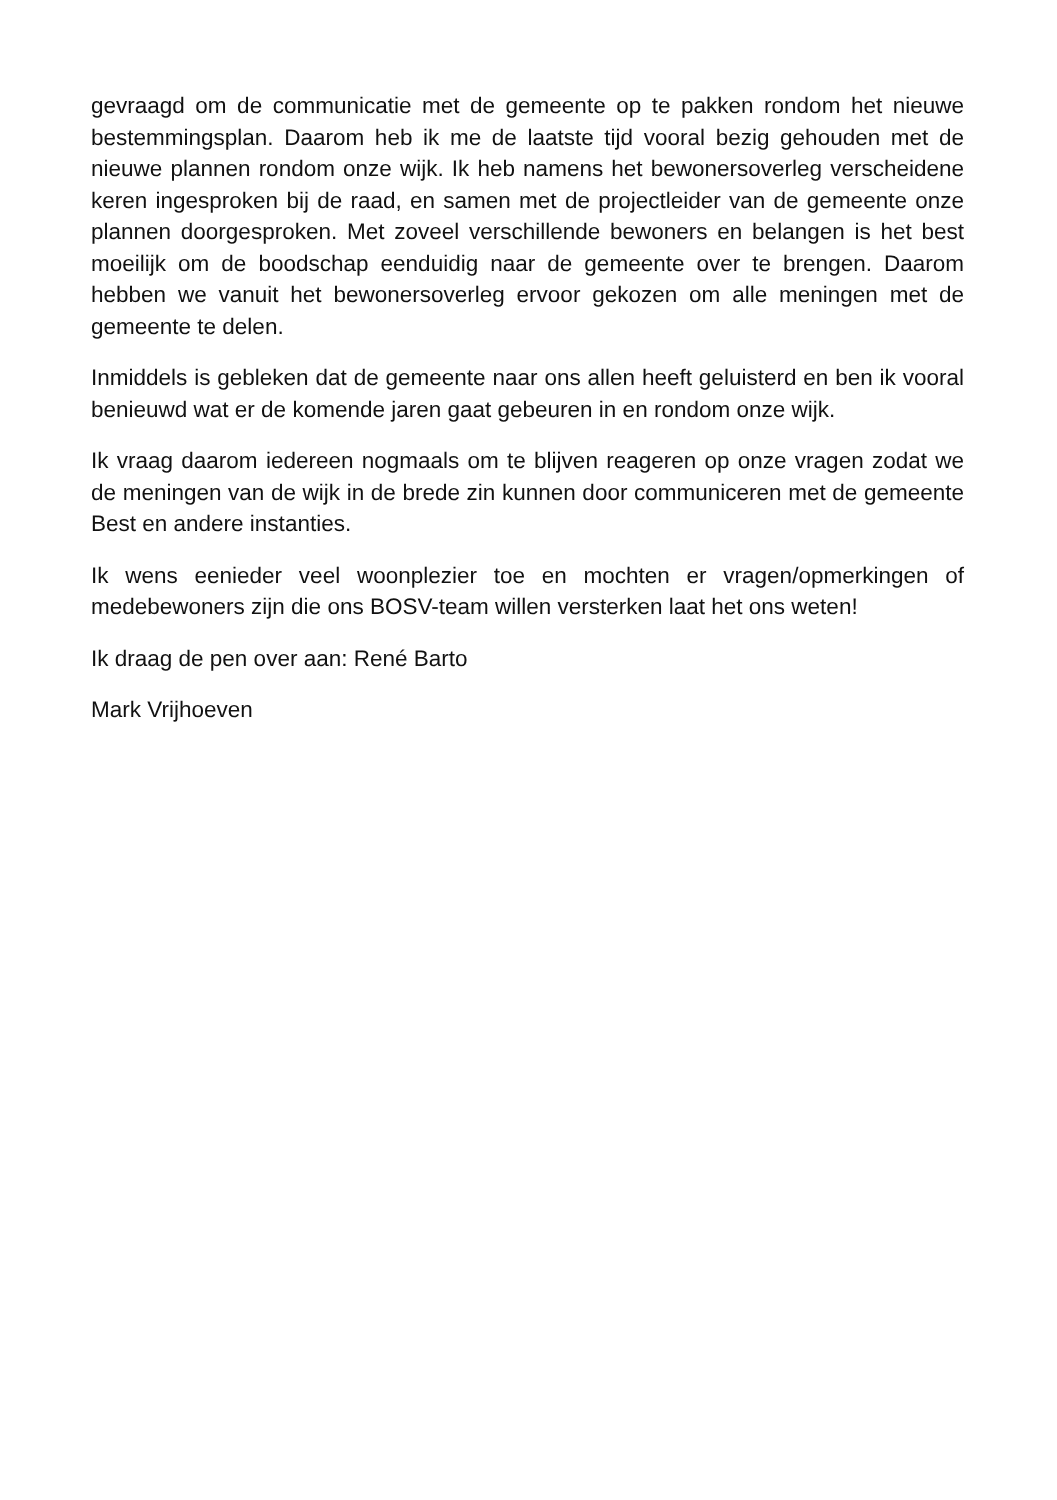gevraagd om de communicatie met de gemeente op te pakken rondom het nieuwe bestemmingsplan. Daarom heb ik me de laatste tijd vooral bezig gehouden met de nieuwe plannen rondom onze wijk. Ik heb namens het bewonersoverleg verscheidene keren ingesproken bij de raad, en samen met de projectleider van de gemeente onze plannen doorgesproken. Met zoveel verschillende bewoners en belangen is het best moeilijk om de boodschap eenduidig naar de gemeente over te brengen. Daarom hebben we vanuit het bewonersoverleg ervoor gekozen om alle meningen met de gemeente te delen.
Inmiddels is gebleken dat de gemeente naar ons allen heeft geluisterd en ben ik vooral benieuwd wat er de komende jaren gaat gebeuren in en rondom onze wijk.
Ik vraag daarom iedereen nogmaals om te blijven reageren op onze vragen zodat we de meningen van de wijk in de brede zin kunnen door communiceren met de gemeente Best en andere instanties.
Ik wens eenieder veel woonplezier toe en mochten er vragen/opmerkingen of medebewoners zijn die ons BOSV-team willen versterken laat het ons weten!
Ik draag de pen over aan: René Barto
Mark Vrijhoeven